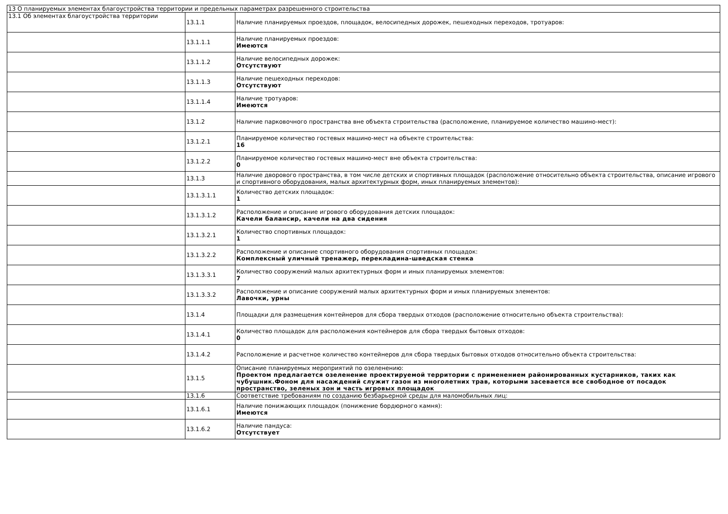| 13 О планируемых элементах благоустройства территории и предельных параметрах разрешенного строительства | | |
| 13.1 Об элементах благоустройства территории | 13.1.1 | Наличие планируемых проездов, площадок, велосипедных дорожек, пешеходных переходов, тротуаров: |
| | 13.1.1.1 | Наличие планируемых проездов: Имеются |
| | 13.1.1.2 | Наличие велосипедных дорожек: Отсутствуют |
| | 13.1.1.3 | Наличие пешеходных переходов: Отсутствуют |
| | 13.1.1.4 | Наличие тротуаров: Имеются |
| | 13.1.2 | Наличие парковочного пространства вне объекта строительства (расположение, планируемое количество машино-мест): |
| | 13.1.2.1 | Планируемое количество гостевых машино-мест на объекте строительства: 16 |
| | 13.1.2.2 | Планируемое количество гостевых машино-мест вне объекта строительства: 0 |
| | 13.1.3 | Наличие дворового пространства, в том числе детских и спортивных площадок (расположение относительно объекта строительства, описание игрового и спортивного оборудования, малых архитектурных форм, иных планируемых элементов): |
| | 13.1.3.1.1 | Количество детских площадок: 1 |
| | 13.1.3.1.2 | Расположение и описание игрового оборудования детских площадок: Качели балансир, качели на два сидения |
| | 13.1.3.2.1 | Количество спортивных площадок: 1 |
| | 13.1.3.2.2 | Расположение и описание спортивного оборудования спортивных площадок: Комплексный уличный тренажер, перекладина-шведская стенка |
| | 13.1.3.3.1 | Количество сооружений малых архитектурных форм и иных планируемых элементов: 7 |
| | 13.1.3.3.2 | Расположение и описание сооружений малых архитектурных форм и иных планируемых элементов: Лавочки, урны |
| | 13.1.4 | Площадки для размещения контейнеров для сбора твердых отходов (расположение относительно объекта строительства): |
| | 13.1.4.1 | Количество площадок для расположения контейнеров для сбора твердых бытовых отходов: 0 |
| | 13.1.4.2 | Расположение и расчетное количество контейнеров для сбора твердых бытовых отходов относительно объекта строительства: |
| | 13.1.5 | Описание планируемых мероприятий по озеленению: Проектом предлагается озеленение проектируемой территории с применением районированных кустарников, таких как чубушник.Фоном для насаждений служит газон из многолетних трав, которыми засевается все свободное от посадок пространство, зеленых зон и часть игровых площадок |
| | 13.1.6 | Соответствие требованиям по созданию безбарьерной среды для маломобильных лиц: |
| | 13.1.6.1 | Наличие понижающих площадок (понижение бордюрного камня): Имеются |
| | 13.1.6.2 | Наличие пандуса: Отсутствует |